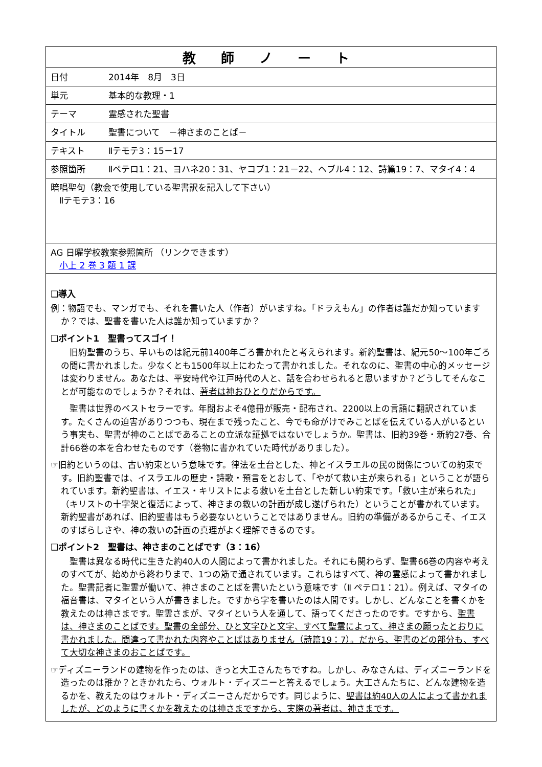| 教 師 ノ ー ト | |
| 日付 | 2014年 8月 3日 |
| 単元 | 基本的な教理・1 |
| テーマ | 霊感された聖書 |
| タイトル | 聖書について －神さまのことば－ |
| テキスト | Ⅱテモテ3：15－17 |
| 参照箇所 | Ⅱペテロ1：21、ヨハネ20：31、ヤコブ1：21－22、ヘブル4：12、詩篇19：7、マタイ4：4 |
| 暗唱聖句（教会で使用している聖書訳を記入して下さい） Ⅱテモテ3：16 | |
| AG 日曜学校教案参照箇所 （リンクできます） 小上 2 巻 3 題 1 課 | |
| ❑導入 例：物語でも、マンガでも、それを書いた人（作者）がいますね。「ドラえもん」の作者は誰だか知っていますか？では、聖書を書いた人は誰か知っていますか？ ❑ポイント1 聖書ってスゴイ！ 旧約聖書のうち、早いものは紀元前1400年ごろ書かれたと考えられます。新約聖書は、紀元50～100年ごろの間に書かれました。少なくとも1500年以上にわたって書かれました。それなのに、聖書の中心的メッセージは変わりません。あなたは、平安時代や江戸時代の人と、話を合わせられると思いますか？どうしてそんなことが可能なのでしょうか？それは、 著者は神おひとりだからです。 聖書は世界のベストセラーです。年間およそ4億冊が販売・配布され、2200以上の言語に翻訳されています。たくさんの迫害がありつつも、現在まで残ったこと、今でも命がけでみことばを伝えている人がいるという事実も、聖書が神のことばであることの立派な証拠ではないでしょうか。聖書は、旧約39巻・新約27巻、合計66巻の本を合わせたものです（巻物に書かれていた時代がありました）。 ☞旧約というのは、古い約束という意味です。律法を土台とした、神とイスラエルの民の関係についての約束です。旧約聖書では、イスラエルの歴史・詩歌・預言をとおして、「やがて救い主が来られる」ということが語られています。新約聖書は、イエス・キリストによる救いを土台とした新しい約束です。「救い主が来られた」（キリストの十字架と復活によって、神さまの救いの計画が成し遂げられた）ということが書かれています。新約聖書があれば、旧約聖書はもう必要ないということではありません。旧約の準備があるからこそ、イエスのすばらしさや、神の救いの計画の真理がよく理解できるのです。 ❑ポイント2 聖書は、神さまのことばです（3：16） 聖書は異なる時代に生きた約40人の人間によって書かれました。それにも関わらず、聖書66巻の内容や考えのすべてが、始めから終わりまで、1つの筋で通されています。これらはすべて、神の霊感によって書かれました。聖書記者に聖霊が働いて、神さまのことばを書いたという意味です（Ⅱ ペテロ1：21）。例えば、マタイの福音書は、マタイという人が書きました。ですから字を書いたのは人間です。しかし、どんなことを書くかを教えたのは神さまです。聖霊さまが、マタイという人を通して、語ってくださったのです。ですから、 聖書は、神さまのことばです。聖書の全部分、ひと文字ひと文字、すべて聖霊によって、神さまの願ったとおりに書かれました。間違って書かれた内容やことばはありません（詩篇19：7）。だから、聖書のどの部分も、すべて大切な神さまのおことばです。 ☞ディズニーランドの建物を作ったのは、きっと大工さんたちですね。しかし、みなさんは、ディズニーランドを造ったのは誰か？ときかれたら、ウォルト・ディズニーと答えるでしょう。大工さんたちに、どんな建物を造るかを、教えたのはウォルト・ディズニーさんだからです。同じように、 聖書は約40人の人によって書かれましたが、どのように書くかを教えたのは神さまですから、実際の著者は、神さまです。 | |